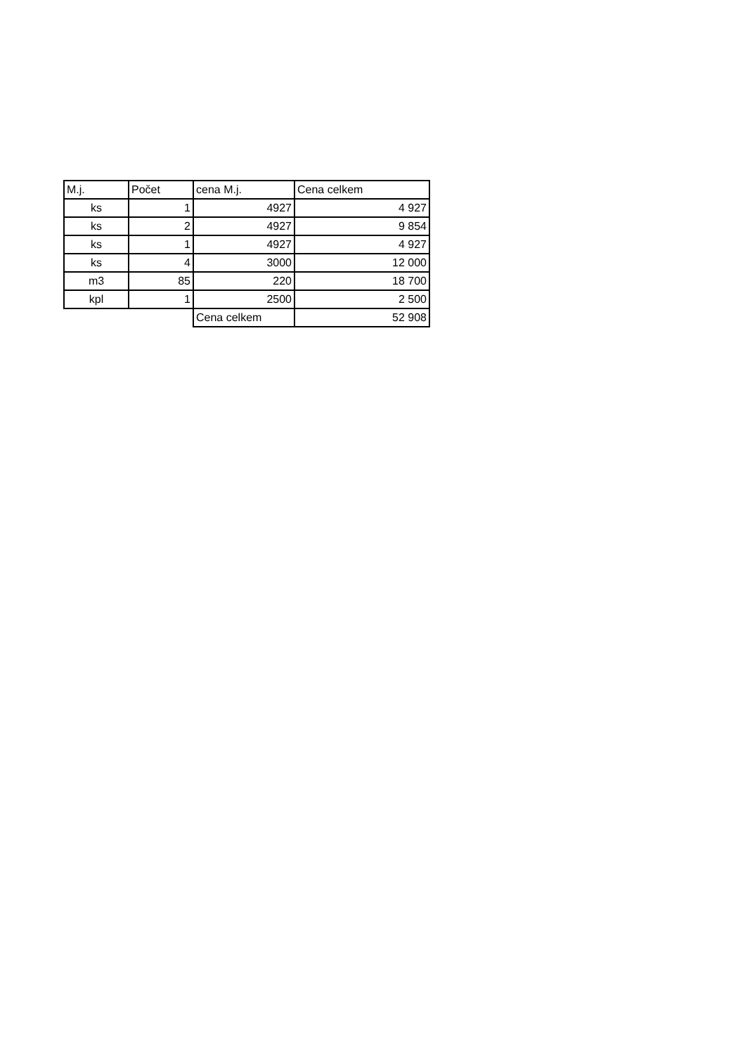| M.j. | Počet | cena M.j. | Cena celkem |
| --- | --- | --- | --- |
| ks | 1 | 4927 | 4 927 |
| ks | 2 | 4927 | 9 854 |
| ks | 1 | 4927 | 4 927 |
| ks | 4 | 3000 | 12 000 |
| m3 | 85 | 220 | 18 700 |
| kpl | 1 | 2500 | 2 500 |
| | | Cena celkem | 52 908 |